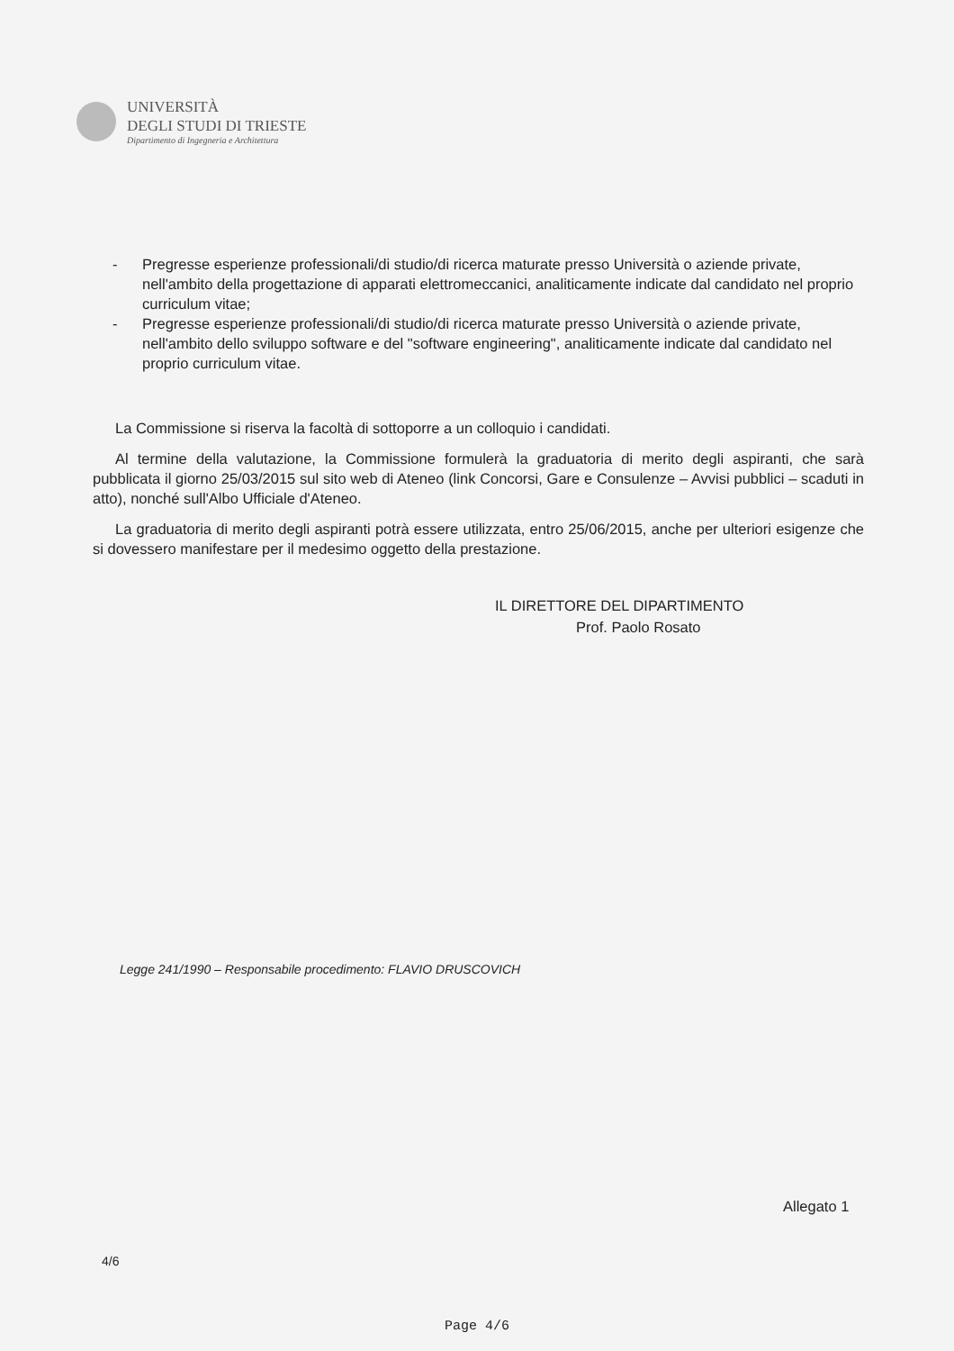UNIVERSITÀ
DEGLI STUDI DI TRIESTE
Dipartimento di Ingegneria e Architettura
- Pregresse esperienze professionali/di studio/di ricerca maturate presso Università o aziende private, nell'ambito della progettazione di apparati elettromeccanici, analiticamente indicate dal candidato nel proprio curriculum vitae;
- Pregresse esperienze professionali/di studio/di ricerca maturate presso Università o aziende private, nell'ambito dello sviluppo software e del "software engineering", analiticamente indicate dal candidato nel proprio curriculum vitae.
La Commissione si riserva la facoltà di sottoporre a un colloquio i candidati.
Al termine della valutazione, la Commissione formulerà la graduatoria di merito degli aspiranti, che sarà pubblicata il giorno 25/03/2015 sul sito web di Ateneo (link Concorsi, Gare e Consulenze – Avvisi pubblici – scaduti in atto), nonché sull'Albo Ufficiale d'Ateneo.
La graduatoria di merito degli aspiranti potrà essere utilizzata, entro 25/06/2015, anche per ulteriori esigenze che si dovessero manifestare per il medesimo oggetto della prestazione.
IL DIRETTORE DEL DIPARTIMENTO
Prof. Paolo Rosato
Legge 241/1990 – Responsabile procedimento: FLAVIO DRUSCOVICH
Allegato 1
4/6
Page 4/6